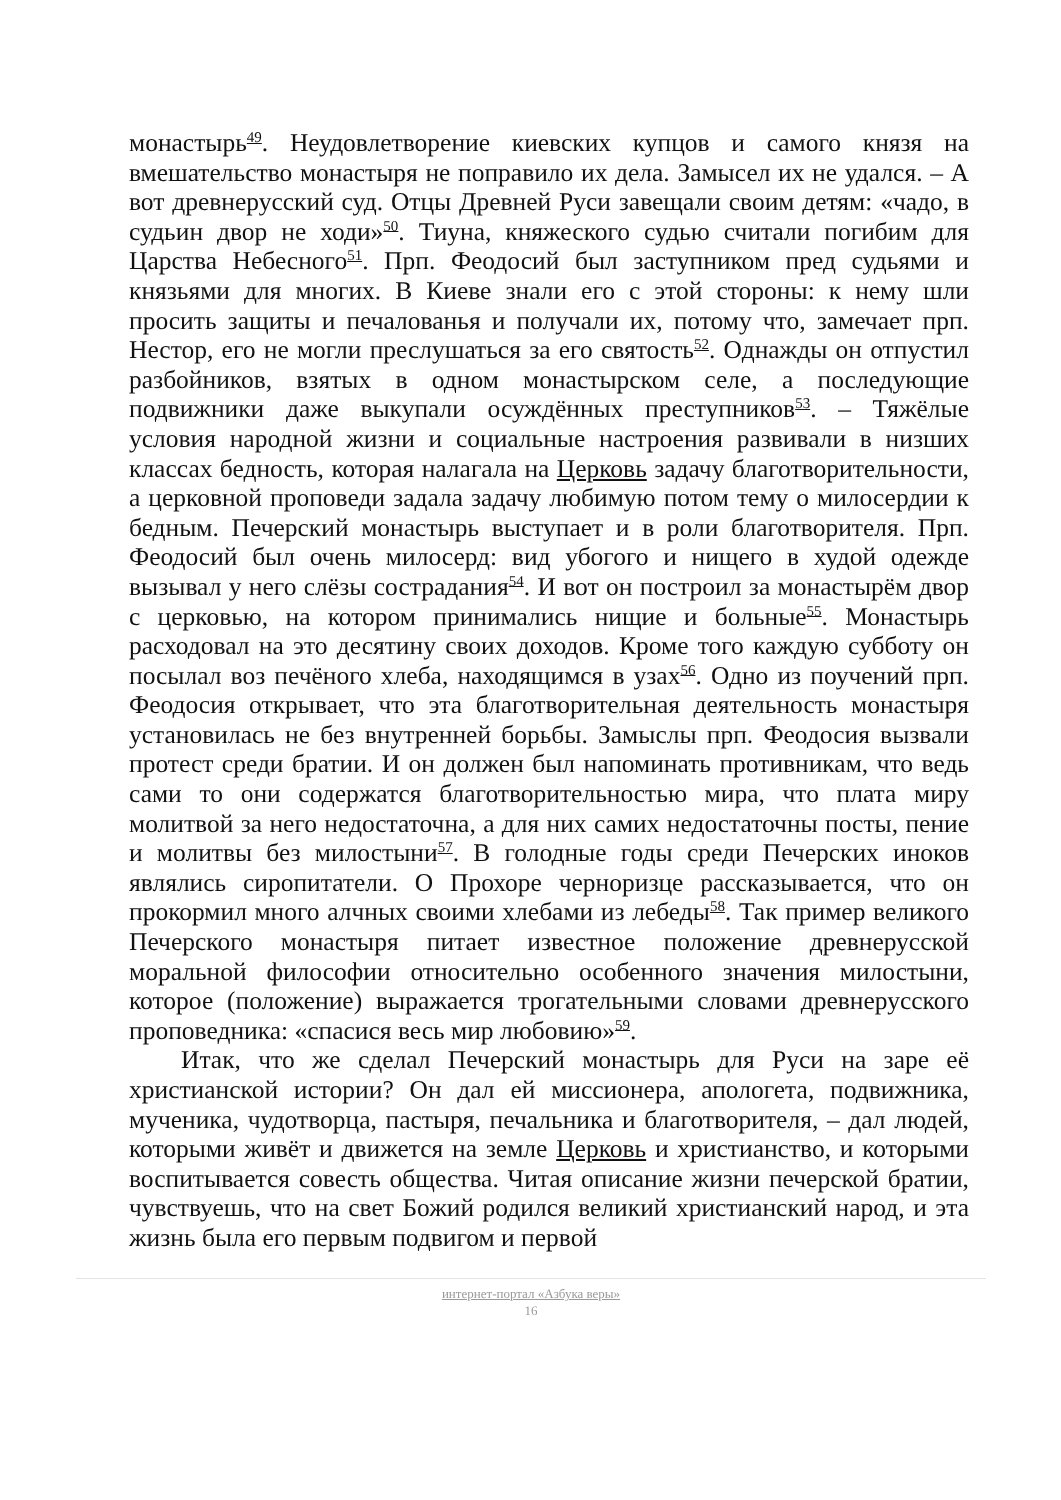монастырь<sup>49</sup>. Неудовлетворение киевских купцов и самого князя на вмешательство монастыря не поправило их дела. Замысел их не удался. – А вот древнерусский суд. Отцы Древней Руси завещали своим детям: «чадо, в судьин двор не ходи»<sup>50</sup>. Тиуна, княжеского судью считали погибим для Царства Небесного<sup>51</sup>. Прп. Феодосий был заступником пред судьями и князьями для многих. В Киеве знали его с этой стороны: к нему шли просить защиты и печалованья и получали их, потому что, замечает прп. Нестор, его не могли преслушаться за его святость<sup>52</sup>. Однажды он отпустил разбойников, взятых в одном монастырском селе, а последующие подвижники даже выкупали осуждённых преступников<sup>53</sup>. – Тяжёлые условия народной жизни и социальные настроения развивали в низших классах бедность, которая налагала на Церковь задачу благотворительности, а церковной проповеди задала задачу любимую потом тему о милосердии к бедным. Печерский монастырь выступает и в роли благотворителя. Прп. Феодосий был очень милосерд: вид убогого и нищего в худой одежде вызывал у него слёзы сострадания<sup>54</sup>. И вот он построил за монастырём двор с церковью, на котором принимались нищие и больные<sup>55</sup>. Монастырь расходовал на это десятину своих доходов. Кроме того каждую субботу он посылал воз печёного хлеба, находящимся в узах<sup>56</sup>. Одно из поучений прп. Феодосия открывает, что эта благотворительная деятельность монастыря установилась не без внутренней борьбы. Замыслы прп. Феодосия вызвали протест среди братии. И он должен был напоминать противникам, что ведь сами то они содержатся благотворительностью мира, что плата миру молитвой за него недостаточна, а для них самих недостаточны посты, пение и молитвы без милостыни<sup>57</sup>. В голодные годы среди Печерских иноков являлись сиропитатели. О Прохоре черноризце рассказывается, что он прокормил много алчных своими хлебами из лебеды<sup>58</sup>. Так пример великого Печерского монастыря питает известное положение древнерусской моральной философии относительно особенного значения милостыни, которое (положение) выражается трогательными словами древнерусского проповедника: «спасися весь мир любовию»<sup>59</sup>.
Итак, что же сделал Печерский монастырь для Руси на заре её христианской истории? Он дал ей миссионера, апологета, подвижника, мученика, чудотворца, пастыря, печальника и благотворителя, – дал людей, которыми живёт и движется на земле Церковь и христианство, и которыми воспитывается совесть общества. Читая описание жизни печерской братии, чувствуешь, что на свет Божий родился великий христианский народ, и эта жизнь была его первым подвигом и первой
интернет-портал «Азбука веры»
16